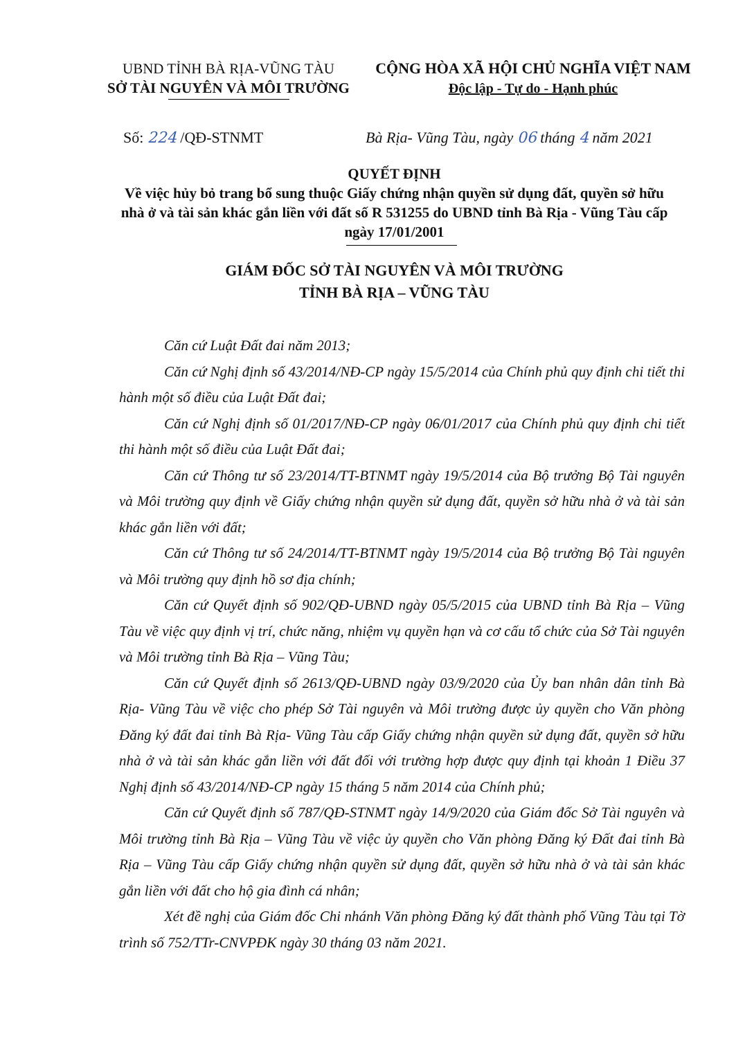UBND TỈNH BÀ RỊA-VŨNG TÀU
SỞ TÀI NGUYÊN VÀ MÔI TRƯỜNG
CỘNG HÒA XÃ HỘI CHỦ NGHĨA VIỆT NAM
Độc lập - Tự do - Hạnh phúc
Số: 224 /QĐ-STNMT Bà Rịa- Vũng Tàu, ngày 06 tháng 4 năm 2021
QUYẾT ĐỊNH
Về việc hủy bỏ trang bổ sung thuộc Giấy chứng nhận quyền sử dụng đất, quyền sở hữu nhà ở và tài sản khác gắn liền với đất số R 531255 do UBND tỉnh Bà Rịa - Vũng Tàu cấp ngày 17/01/2001
GIÁM ĐỐC SỞ TÀI NGUYÊN VÀ MÔI TRƯỜNG
TỈNH BÀ RỊA – VŨNG TÀU
Căn cứ Luật Đất đai năm 2013;
Căn cứ Nghị định số 43/2014/NĐ-CP ngày 15/5/2014 của Chính phủ quy định chi tiết thi hành một số điều của Luật Đất đai;
Căn cứ Nghị định số 01/2017/NĐ-CP ngày 06/01/2017 của Chính phủ quy định chi tiết thi hành một số điều của Luật Đất đai;
Căn cứ Thông tư số 23/2014/TT-BTNMT ngày 19/5/2014 của Bộ trưởng Bộ Tài nguyên và Môi trường quy định về Giấy chứng nhận quyền sử dụng đất, quyền sở hữu nhà ở và tài sản khác gắn liền với đất;
Căn cứ Thông tư số 24/2014/TT-BTNMT ngày 19/5/2014 của Bộ trưởng Bộ Tài nguyên và Môi trường quy định hồ sơ địa chính;
Căn cứ Quyết định số 902/QĐ-UBND ngày 05/5/2015 của UBND tỉnh Bà Rịa – Vũng Tàu về việc quy định vị trí, chức năng, nhiệm vụ quyền hạn và cơ cấu tổ chức của Sở Tài nguyên và Môi trường tỉnh Bà Rịa – Vũng Tàu;
Căn cứ Quyết định số 2613/QĐ-UBND ngày 03/9/2020 của Ủy ban nhân dân tỉnh Bà Rịa- Vũng Tàu về việc cho phép Sở Tài nguyên và Môi trường được ủy quyền cho Văn phòng Đăng ký đất đai tỉnh Bà Rịa- Vũng Tàu cấp Giấy chứng nhận quyền sử dụng đất, quyền sở hữu nhà ở và tài sản khác gắn liền với đất đối với trường hợp được quy định tại khoản 1 Điều 37 Nghị định số 43/2014/NĐ-CP ngày 15 tháng 5 năm 2014 của Chính phủ;
Căn cứ Quyết định số 787/QĐ-STNMT ngày 14/9/2020 của Giám đốc Sở Tài nguyên và Môi trường tỉnh Bà Rịa – Vũng Tàu về việc ủy quyền cho Văn phòng Đăng ký Đất đai tỉnh Bà Rịa – Vũng Tàu cấp Giấy chứng nhận quyền sử dụng đất, quyền sở hữu nhà ở và tài sản khác gắn liền với đất cho hộ gia đình cá nhân;
Xét đề nghị của Giám đốc Chi nhánh Văn phòng Đăng ký đất thành phố Vũng Tàu tại Tờ trình số 752/TTr-CNVPĐK ngày 30 tháng 03 năm 2021.